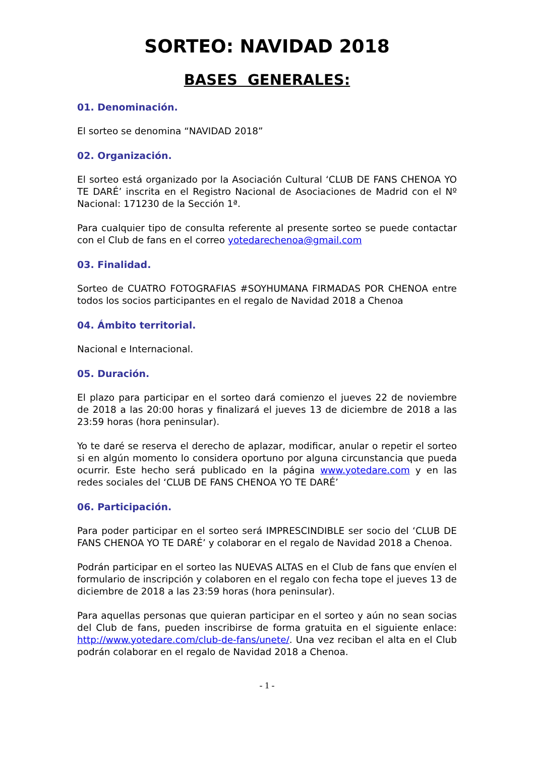SORTEO: NAVIDAD 2018
BASES GENERALES:
01. Denominación.
El sorteo se denomina “NAVIDAD 2018”
02. Organización.
El sorteo está organizado por la Asociación Cultural ‘CLUB DE FANS CHENOA YO TE DARÉ’ inscrita en el Registro Nacional de Asociaciones de Madrid con el Nº Nacional: 171230 de la Sección 1ª.
Para cualquier tipo de consulta referente al presente sorteo se puede contactar con el Club de fans en el correo yotedarechenoa@gmail.com
03. Finalidad.
Sorteo de CUATRO FOTOGRAFIAS #SOYHUMANA FIRMADAS POR CHENOA entre todos los socios participantes en el regalo de Navidad 2018 a Chenoa
04. Ámbito territorial.
Nacional e Internacional.
05. Duración.
El plazo para participar en el sorteo dará comienzo el jueves 22 de noviembre de 2018 a las 20:00 horas y finalizará el jueves 13 de diciembre de 2018 a las 23:59 horas (hora peninsular).
Yo te daré se reserva el derecho de aplazar, modificar, anular o repetir el sorteo si en algún momento lo considera oportuno por alguna circunstancia que pueda ocurrir. Este hecho será publicado en la página www.yotedare.com y en las redes sociales del ‘CLUB DE FANS CHENOA YO TE DARÉ’
06. Participación.
Para poder participar en el sorteo será IMPRESCINDIBLE ser socio del ‘CLUB DE FANS CHENOA YO TE DARÉ’ y colaborar en el regalo de Navidad 2018 a Chenoa.
Podrán participar en el sorteo las NUEVAS ALTAS en el Club de fans que envíen el formulario de inscripción y colaboren en el regalo con fecha tope el jueves 13 de diciembre de 2018 a las 23:59 horas (hora peninsular).
Para aquellas personas que quieran participar en el sorteo y aún no sean socias del Club de fans, pueden inscribirse de forma gratuita en el siguiente enlace: http://www.yotedare.com/club-de-fans/unete/. Una vez reciban el alta en el Club podrán colaborar en el regalo de Navidad 2018 a Chenoa.
- 1 -